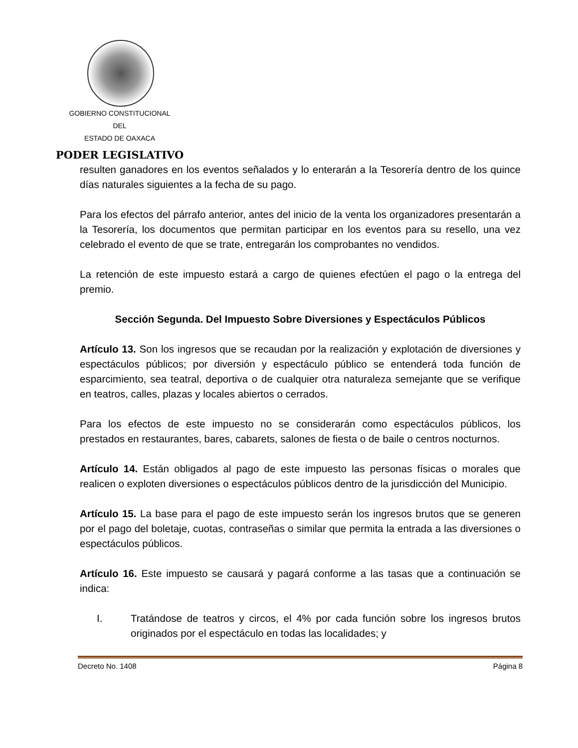GOBIERNO CONSTITUCIONAL
DEL
ESTADO DE OAXACA
PODER LEGISLATIVO
resulten ganadores en los eventos señalados y lo enterarán a la Tesorería dentro de los quince días naturales siguientes a la fecha de su pago.
Para los efectos del párrafo anterior, antes del inicio de la venta los organizadores presentarán a la Tesorería, los documentos que permitan participar en los eventos para su resello, una vez celebrado el evento de que se trate, entregarán los comprobantes no vendidos.
La retención de este impuesto estará a cargo de quienes efectúen el pago o la entrega del premio.
Sección Segunda. Del Impuesto Sobre Diversiones y Espectáculos Públicos
Artículo 13. Son los ingresos que se recaudan por la realización y explotación de diversiones y espectáculos públicos; por diversión y espectáculo público se entenderá toda función de esparcimiento, sea teatral, deportiva o de cualquier otra naturaleza semejante que se verifique en teatros, calles, plazas y locales abiertos o cerrados.
Para los efectos de este impuesto no se considerarán como espectáculos públicos, los prestados en restaurantes, bares, cabarets, salones de fiesta o de baile o centros nocturnos.
Artículo 14. Están obligados al pago de este impuesto las personas físicas o morales que realicen o exploten diversiones o espectáculos públicos dentro de la jurisdicción del Municipio.
Artículo 15. La base para el pago de este impuesto serán los ingresos brutos que se generen por el pago del boletaje, cuotas, contraseñas o similar que permita la entrada a las diversiones o espectáculos públicos.
Artículo 16. Este impuesto se causará y pagará conforme a las tasas que a continuación se indica:
I. Tratándose de teatros y circos, el 4% por cada función sobre los ingresos brutos originados por el espectáculo en todas las localidades; y
Decreto No. 1408 Página 8